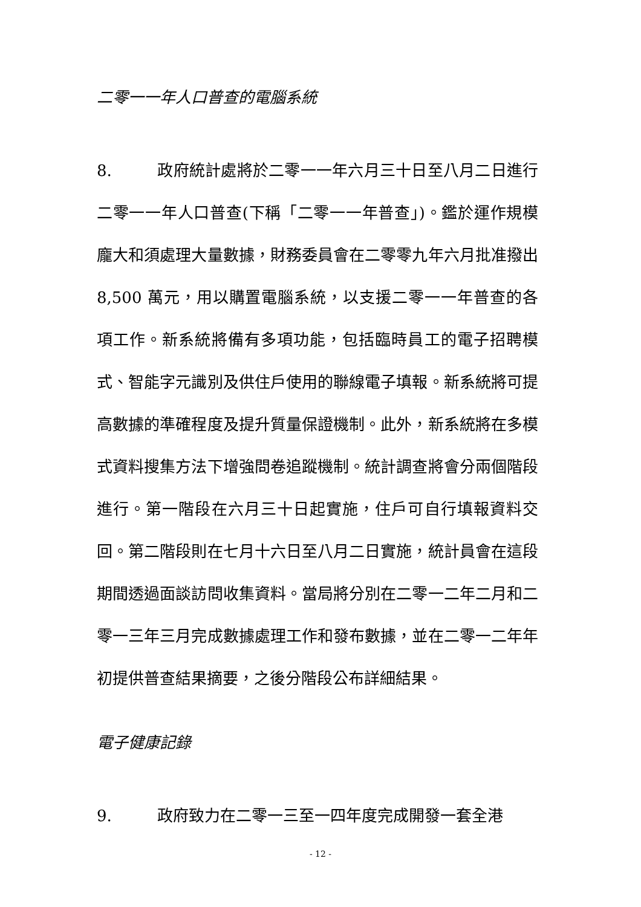二零一一年人口普查的電腦系統
8. 政府統計處將於二零一一年六月三十日至八月二日進行二零一一年人口普查(下稱「二零一一年普查」)。鑑於運作規模龐大和須處理大量數據，財務委員會在二零零九年六月批准撥出 8,500 萬元，用以購置電腦系統，以支援二零一一年普查的各項工作。新系統將備有多項功能，包括臨時員工的電子招聘模式、智能字元識別及供住戶使用的聯線電子填報。新系統將可提高數據的準確程度及提升質量保證機制。此外，新系統將在多模式資料搜集方法下增強問卷追蹤機制。統計調查將會分兩個階段進行。第一階段在六月三十日起實施，住戶可自行填報資料交回。第二階段則在七月十六日至八月二日實施，統計員會在這段期間透過面談訪問收集資料。當局將分別在二零一二年二月和二零一三年三月完成數據處理工作和發布數據，並在二零一二年年初提供普查結果摘要，之後分階段公布詳細結果。
電子健康記錄
9. 政府致力在二零一三至一四年度完成開發一套全港
- 12 -